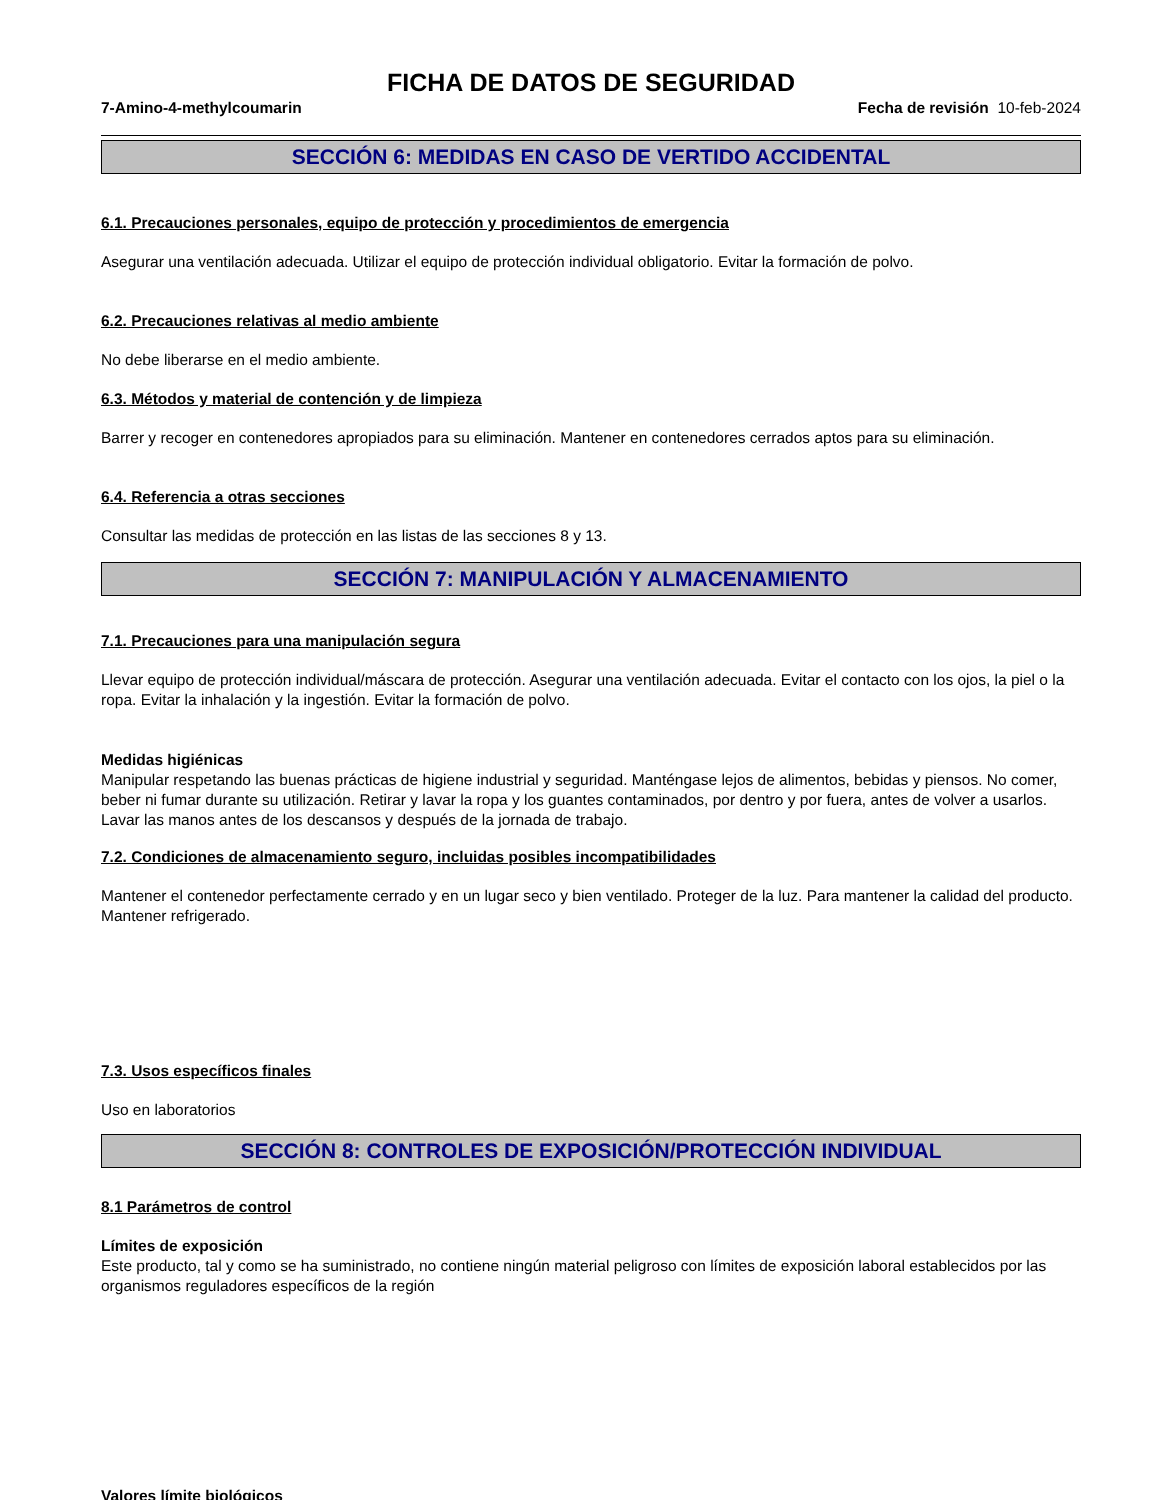FICHA DE DATOS DE SEGURIDAD
7-Amino-4-methylcoumarin Fecha de revisión 10-feb-2024
SECCIÓN 6: MEDIDAS EN CASO DE VERTIDO ACCIDENTAL
6.1. Precauciones personales, equipo de protección y procedimientos de emergencia
Asegurar una ventilación adecuada. Utilizar el equipo de protección individual obligatorio. Evitar la formación de polvo.
6.2. Precauciones relativas al medio ambiente
No debe liberarse en el medio ambiente.
6.3. Métodos y material de contención y de limpieza
Barrer y recoger en contenedores apropiados para su eliminación. Mantener en contenedores cerrados aptos para su eliminación.
6.4. Referencia a otras secciones
Consultar las medidas de protección en las listas de las secciones 8 y 13.
SECCIÓN 7: MANIPULACIÓN Y ALMACENAMIENTO
7.1. Precauciones para una manipulación segura
Llevar equipo de protección individual/máscara de protección. Asegurar una ventilación adecuada. Evitar el contacto con los ojos, la piel o la ropa. Evitar la inhalación y la ingestión. Evitar la formación de polvo.
Medidas higiénicas
Manipular respetando las buenas prácticas de higiene industrial y seguridad. Manténgase lejos de alimentos, bebidas y piensos. No comer, beber ni fumar durante su utilización. Retirar y lavar la ropa y los guantes contaminados, por dentro y por fuera, antes de volver a usarlos. Lavar las manos antes de los descansos y después de la jornada de trabajo.
7.2. Condiciones de almacenamiento seguro, incluidas posibles incompatibilidades
Mantener el contenedor perfectamente cerrado y en un lugar seco y bien ventilado. Proteger de la luz. Para mantener la calidad del producto. Mantener refrigerado.
7.3. Usos específicos finales
Uso en laboratorios
SECCIÓN 8: CONTROLES DE EXPOSICIÓN/PROTECCIÓN INDIVIDUAL
8.1 Parámetros de control
Límites de exposición
Este producto, tal y como se ha suministrado, no contiene ningún material peligroso con límites de exposición laboral establecidos por las organismos reguladores específicos de la región
Valores límite biológicos